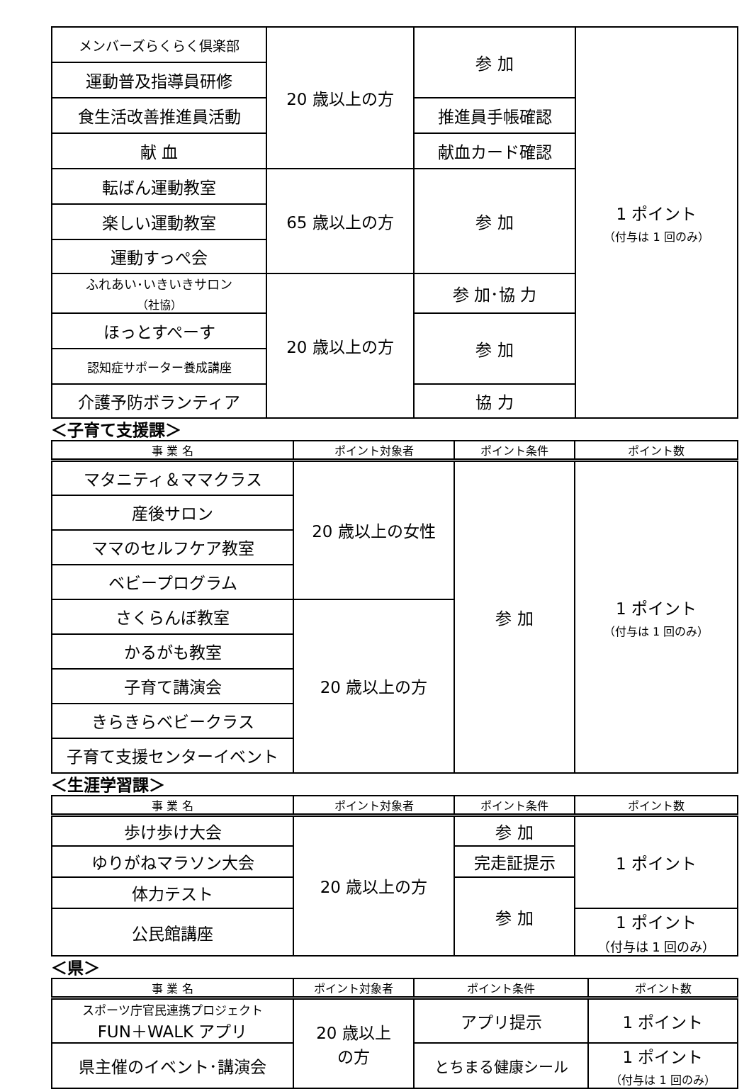| メンバーズらくらく倶楽部 | 20 歳以上の方 | 参 加 | 1 ポイント （付与は 1 回のみ） |
| 運動普及指導員研修 | | | |
| 食生活改善推進員活動 | | 推進員手帳確認 | |
| 献 血 | | 献血カード確認 | |
| 転ばん運動教室 | 65 歳以上の方 | 参 加 | |
| 楽しい運動教室 | | | |
| 運動すっぺ会 | | | |
| ふれあい･いきいきサロン （社協） | 20 歳以上の方 | 参 加･協 力 | |
| ほっとすぺーす | | 参 加 | |
| 認知症サポーター養成講座 | | | |
| 介護予防ボランティア | | 協 力 | |
＜子育て支援課＞
| 事 業 名 | ポイント対象者 | ポイント条件 | ポイント数 |
| --- | --- | --- | --- |
| マタニティ＆ママクラス | 20 歳以上の女性 | 参 加 | 1 ポイント （付与は 1 回のみ） |
| 産後サロン | | | |
| ママのセルフケア教室 | | | |
| ベビープログラム | | | |
| さくらんぼ教室 | 20 歳以上の方 | | |
| かるがも教室 | | | |
| 子育て講演会 | | | |
| きらきらベビークラス | | | |
| 子育て支援センターイベント | | | |
＜生涯学習課＞
| 事 業 名 | ポイント対象者 | ポイント条件 | ポイント数 |
| --- | --- | --- | --- |
| 歩け歩け大会 | 20 歳以上の方 | 参 加 | 1 ポイント |
| ゆりがねマラソン大会 | | 完走証提示 | |
| 体力テスト | | 参 加 | |
| 公民館講座 | | | 1 ポイント （付与は 1 回のみ） |
＜県＞
| 事 業 名 | ポイント対象者 | ポイント条件 | ポイント数 |
| --- | --- | --- | --- |
| スポーツ庁官民連携プロジェクト FUN＋WALK アプリ | 20 歳以上 の方 | アプリ提示 | 1 ポイント |
| 県主催のイベント･講演会 | | とちまる健康シール | 1 ポイント （付与は 1 回のみ） |